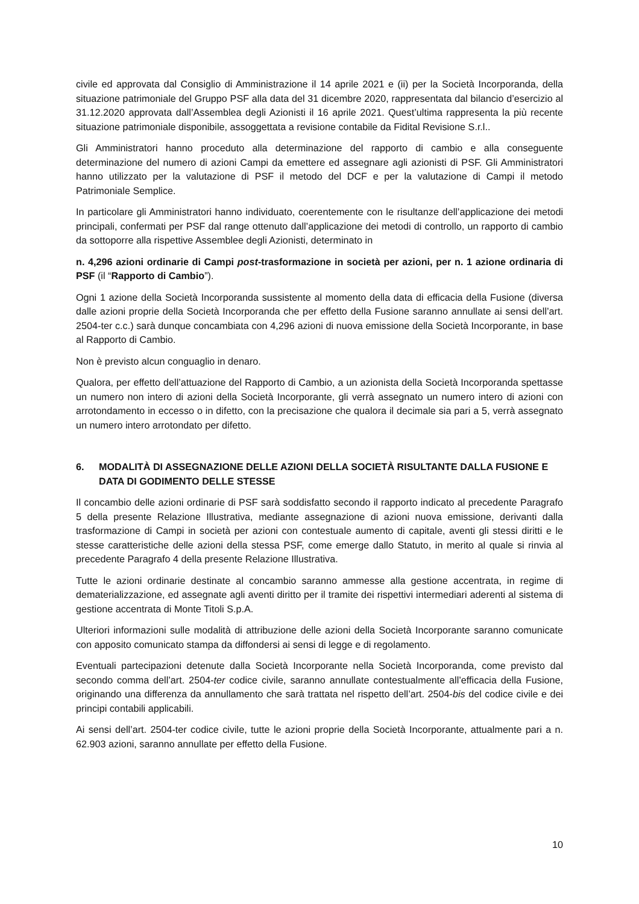civile ed approvata dal Consiglio di Amministrazione il 14 aprile 2021 e (ii) per la Società Incorporanda, della situazione patrimoniale del Gruppo PSF alla data del 31 dicembre 2020, rappresentata dal bilancio d’esercizio al 31.12.2020 approvata dall’Assemblea degli Azionisti il 16 aprile 2021. Quest’ultima rappresenta la più recente situazione patrimoniale disponibile, assoggettata a revisione contabile da Fidital Revisione S.r.l..
Gli Amministratori hanno proceduto alla determinazione del rapporto di cambio e alla conseguente determinazione del numero di azioni Campi da emettere ed assegnare agli azionisti di PSF. Gli Amministratori hanno utilizzato per la valutazione di PSF il metodo del DCF e per la valutazione di Campi il metodo Patrimoniale Semplice.
In particolare gli Amministratori hanno individuato, coerentemente con le risultanze dell’applicazione dei metodi principali, confermati per PSF dal range ottenuto dall’applicazione dei metodi di controllo, un rapporto di cambio da sottoporre alla rispettive Assemblee degli Azionisti, determinato in
n. 4,296 azioni ordinarie di Campi post-trasformazione in società per azioni, per n. 1 azione ordinaria di PSF (il “Rapporto di Cambio”).
Ogni 1 azione della Società Incorporanda sussistente al momento della data di efficacia della Fusione (diversa dalle azioni proprie della Società Incorporanda che per effetto della Fusione saranno annullate ai sensi dell’art. 2504-ter c.c.) sarà dunque concambiata con 4,296 azioni di nuova emissione della Società Incorporante, in base al Rapporto di Cambio.
Non è previsto alcun conguaglio in denaro.
Qualora, per effetto dell’attuazione del Rapporto di Cambio, a un azionista della Società Incorporanda spettasse un numero non intero di azioni della Società Incorporante, gli verrà assegnato un numero intero di azioni con arrotondamento in eccesso o in difetto, con la precisazione che qualora il decimale sia pari a 5, verrà assegnato un numero intero arrotondato per difetto.
6. MODALITÀ DI ASSEGNAZIONE DELLE AZIONI DELLA SOCIETÀ RISULTANTE DALLA FUSIONE E DATA DI GODIMENTO DELLE STESSE
Il concambio delle azioni ordinarie di PSF sarà soddisfatto secondo il rapporto indicato al precedente Paragrafo 5 della presente Relazione Illustrativa, mediante assegnazione di azioni nuova emissione, derivanti dalla trasformazione di Campi in società per azioni con contestuale aumento di capitale, aventi gli stessi diritti e le stesse caratteristiche delle azioni della stessa PSF, come emerge dallo Statuto, in merito al quale si rinvia al precedente Paragrafo 4 della presente Relazione Illustrativa.
Tutte le azioni ordinarie destinate al concambio saranno ammesse alla gestione accentrata, in regime di dematerializzazione, ed assegnate agli aventi diritto per il tramite dei rispettivi intermediari aderenti al sistema di gestione accentrata di Monte Titoli S.p.A.
Ulteriori informazioni sulle modalità di attribuzione delle azioni della Società Incorporante saranno comunicate con apposito comunicato stampa da diffondersi ai sensi di legge e di regolamento.
Eventuali partecipazioni detenute dalla Società Incorporante nella Società Incorporanda, come previsto dal secondo comma dell’art. 2504-ter codice civile, saranno annullate contestualmente all’efficacia della Fusione, originando una differenza da annullamento che sarà trattata nel rispetto dell’art. 2504-bis del codice civile e dei principi contabili applicabili.
Ai sensi dell’art. 2504-ter codice civile, tutte le azioni proprie della Società Incorporante, attualmente pari a n. 62.903 azioni, saranno annullate per effetto della Fusione.
10